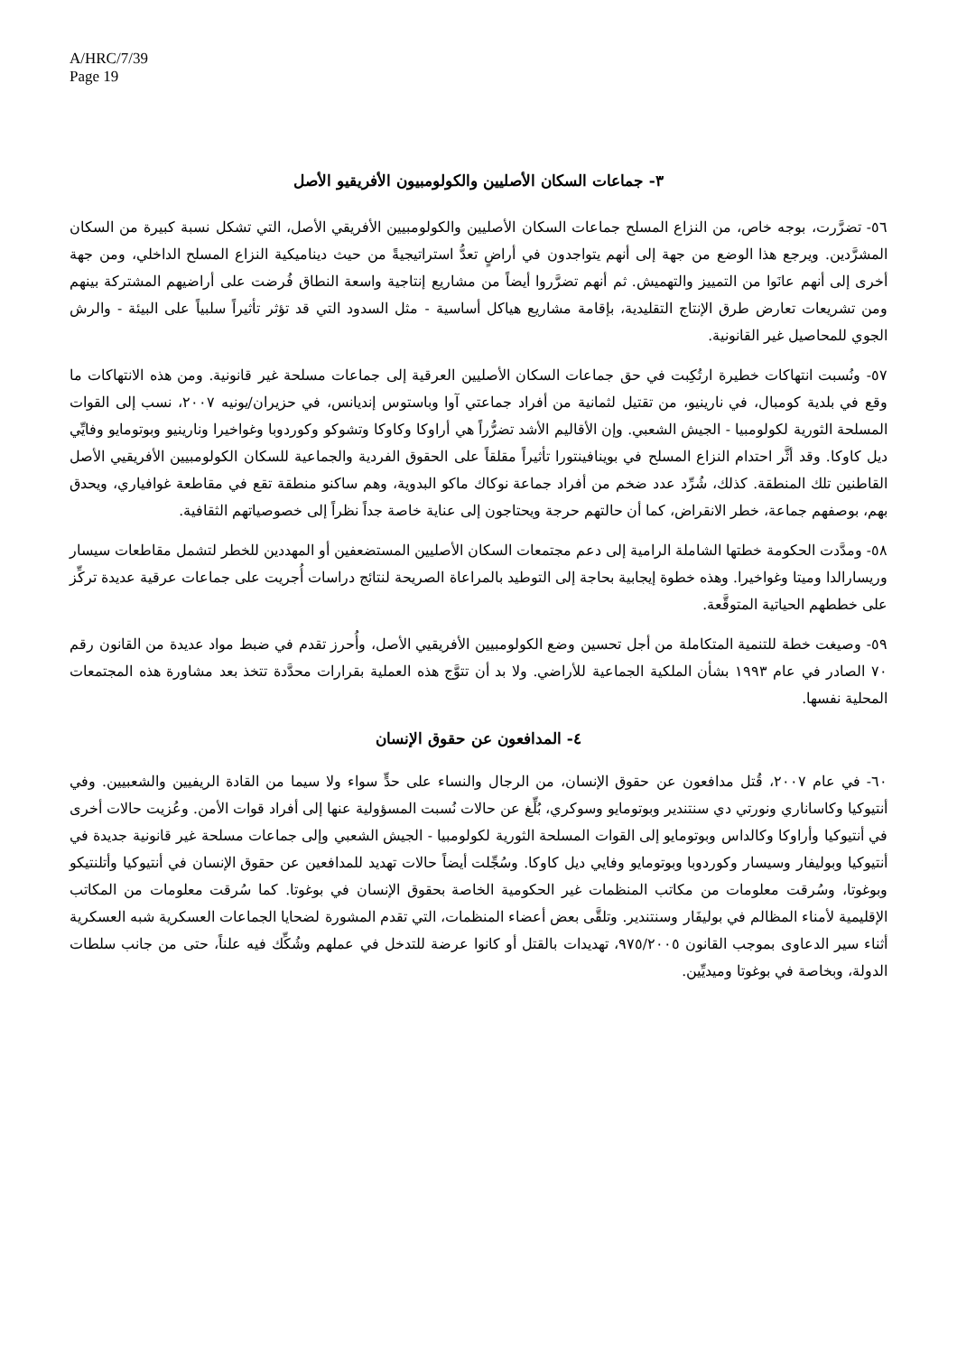A/HRC/7/39
Page 19
٣- جماعات السكان الأصليين والكولومبيون الأفريقيو الأصل
٥٦- تضرَّرت، بوجه خاص، من النزاع المسلح جماعات السكان الأصليين والكولومبيين الأفريقي الأصل، التي تشكل نسبة كبيرة من السكان المشرَّدين. ويرجع هذا الوضع من جهة إلى أنهم يتواجدون في أراضٍ تعدُّ استراتيجيةً من حيث ديناميكية النزاع المسلح الداخلي، ومن جهة أخرى إلى أنهم عانَوا من التمييز والتهميش. ثم أنهم تضرَّروا أيضاً من مشاريع إنتاجية واسعة النطاق فُرضت على أراضيهم المشتركة بينهم ومن تشريعات تعارض طرق الإنتاج التقليدية، بإقامة مشاريع هياكل أساسية - مثل السدود التي قد تؤثر تأثيراً سلبياً على البيئة - والرش الجوي للمحاصيل غير القانونية.
٥٧- ونُسبت انتهاكات خطيرة ارتُكِبت في حق جماعات السكان الأصليين العرقية إلى جماعات مسلحة غير قانونية. ومن هذه الانتهاكات ما وقع في بلدية كومبال، في نارينيو، من تقتيل لثمانية من أفراد جماعتي آوا وباستوس إنديانس، في حزيران/يونيه ٢٠٠٧، نسب إلى القوات المسلحة الثورية لكولومبيا - الجيش الشعبي. وإن الأقاليم الأشد تضرُّراً هي أراوكا وكاوكا وتشوكو وكوردوبا وغواخيرا ونارينيو وبوتومايو وفايِّي ديل كاوكا. وقد أثَّر احتدام النزاع المسلح في بوينافينتورا تأثيراً مقلقاً على الحقوق الفردية والجماعية للسكان الكولومبيين الأفريقيي الأصل القاطنين تلك المنطقة. كذلك، شُرِّد عدد ضخم من أفراد جماعة نوكاك ماكو البدوية، وهم ساكنو منطقة تقع في مقاطعة غوافياري، ويحدق بهم، بوصفهم جماعة، خطر الانقراض، كما أن حالتهم حرجة ويحتاجون إلى عناية خاصة جداً نظراً إلى خصوصياتهم الثقافية.
٥٨- ومدَّدت الحكومة خطتها الشاملة الرامية إلى دعم مجتمعات السكان الأصليين المستضعفين أو المهددين للخطر لتشمل مقاطعات سيسار وريسارالدا وميتا وغواخيرا. وهذه خطوة إيجابية بحاجة إلى التوطيد بالمراعاة الصريحة لنتائج دراسات أُجريت على جماعات عرقية عديدة تركِّز على خططهم الحياتية المتوقَّعة.
٥٩- وصيغت خطة للتنمية المتكاملة من أجل تحسين وضع الكولومبيين الأفريقيي الأصل، وأُحرز تقدم في ضبط مواد عديدة من القانون رقم ٧٠ الصادر في عام ١٩٩٣ بشأن الملكية الجماعية للأراضي. ولا بد أن تتوَّج هذه العملية بقرارات محدَّدة تتخذ بعد مشاورة هذه المجتمعات المحلية نفسها.
٤- المدافعون عن حقوق الإنسان
٦٠- في عام ٢٠٠٧، قُتل مدافعون عن حقوق الإنسان، من الرجال والنساء على حدٍّ سواء ولا سيما من القادة الريفيين والشعبيين. وفي أنتيوكيا وكاساناري ونورتي دي سنتندير وبوتومايو وسوكري، بُلِّغ عن حالات نُسبت المسؤولية عنها إلى أفراد قوات الأمن. وعُزيت حالات أخرى في أنتيوكيا وأراوكا وكالداس وبوتومايو إلى القوات المسلحة الثورية لكولومبيا - الجيش الشعبي وإلى جماعات مسلحة غير قانونية جديدة في أنتيوكيا وبوليفار وسيسار وكوردوبا وبوتومايو وفايي ديل كاوكا. وسُجِّلت أيضاً حالات تهديد للمدافعين عن حقوق الإنسان في أنتيوكيا وأتلنتيكو وبوغوتا، وسُرقت معلومات من مكاتب المنظمات غير الحكومية الخاصة بحقوق الإنسان في بوغوتا. كما سُرقت معلومات من المكاتب الإقليمية لأمناء المظالم في بوليفَار وسنتندير. وتلقَّى بعض أعضاء المنظمات، التي تقدم المشورة لضحايا الجماعات العسكرية شبه العسكرية أثناء سير الدعاوى بموجب القانون ٩٧٥/٢٠٠٥، تهديدات بالقتل أو كانوا عرضة للتدخل في عملهم وشُكِّك فيه علناً، حتى من جانب سلطات الدولة، وبخاصة في بوغوتا وميديِّين.